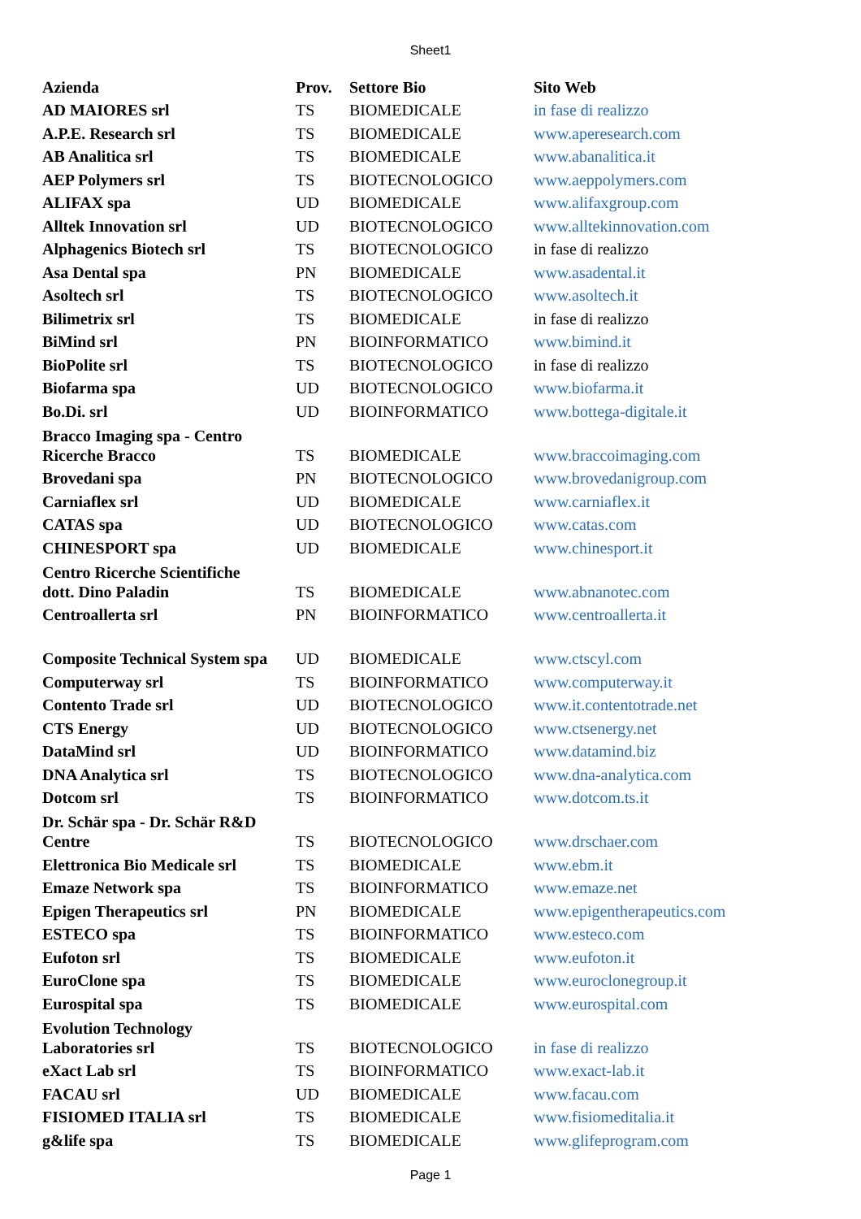Sheet1
| Azienda | Prov. | Settore Bio | Sito Web |
| --- | --- | --- | --- |
| AD MAIORES srl | TS | BIOMEDICALE | in fase di realizzo |
| A.P.E. Research srl | TS | BIOMEDICALE | www.aperesearch.com |
| AB Analitica srl | TS | BIOMEDICALE | www.abanalitica.it |
| AEP Polymers srl | TS | BIOTECNOLOGICO | www.aeppolymers.com |
| ALIFAX spa | UD | BIOMEDICALE | www.alifaxgroup.com |
| Alltek Innovation srl | UD | BIOTECNOLOGICO | www.alltekinnovation.com |
| Alphagenics Biotech srl | TS | BIOTECNOLOGICO | in fase di realizzo |
| Asa Dental spa | PN | BIOMEDICALE | www.asadental.it |
| Asoltech srl | TS | BIOTECNOLOGICO | www.asoltech.it |
| Bilimetrix srl | TS | BIOMEDICALE | in fase di realizzo |
| BiMind srl | PN | BIOINFORMATICO | www.bimind.it |
| BioPolite srl | TS | BIOTECNOLOGICO | in fase di realizzo |
| Biofarma spa | UD | BIOTECNOLOGICO | www.biofarma.it |
| Bo.Di. srl | UD | BIOINFORMATICO | www.bottega-digitale.it |
| Bracco Imaging spa - Centro Ricerche Bracco | TS | BIOMEDICALE | www.braccoimaging.com |
| Brovedani spa | PN | BIOTECNOLOGICO | www.brovedanigroup.com |
| Carniaflex srl | UD | BIOMEDICALE | www.carniaflex.it |
| CATAS spa | UD | BIOTECNOLOGICO | www.catas.com |
| CHINESPORT spa | UD | BIOMEDICALE | www.chinesport.it |
| Centro Ricerche Scientifiche dott. Dino Paladin | TS | BIOMEDICALE | www.abnanotec.com |
| Centroallerta srl | PN | BIOINFORMATICO | www.centroallerta.it |
| Composite Technical System spa | UD | BIOMEDICALE | www.ctscyl.com |
| Computerway srl | TS | BIOINFORMATICO | www.computerway.it |
| Contento Trade srl | UD | BIOTECNOLOGICO | www.it.contentotrade.net |
| CTS Energy | UD | BIOTECNOLOGICO | www.ctsenergy.net |
| DataMind srl | UD | BIOINFORMATICO | www.datamind.biz |
| DNA Analytica srl | TS | BIOTECNOLOGICO | www.dna-analytica.com |
| Dotcom srl | TS | BIOINFORMATICO | www.dotcom.ts.it |
| Dr. Schär spa - Dr. Schär R&D Centre | TS | BIOTECNOLOGICO | www.drschaer.com |
| Elettronica Bio Medicale srl | TS | BIOMEDICALE | www.ebm.it |
| Emaze Network spa | TS | BIOINFORMATICO | www.emaze.net |
| Epigen Therapeutics srl | PN | BIOMEDICALE | www.epigentherapeutics.com |
| ESTECO spa | TS | BIOINFORMATICO | www.esteco.com |
| Eufoton srl | TS | BIOMEDICALE | www.eufoton.it |
| EuroClone spa | TS | BIOMEDICALE | www.euroclonegroup.it |
| Eurospital spa | TS | BIOMEDICALE | www.eurospital.com |
| Evolution Technology Laboratories srl | TS | BIOTECNOLOGICO | in fase di realizzo |
| eXact Lab srl | TS | BIOINFORMATICO | www.exact-lab.it |
| FACAU srl | UD | BIOMEDICALE | www.facau.com |
| FISIOMED ITALIA srl | TS | BIOMEDICALE | www.fisiomeditalia.it |
| g&life spa | TS | BIOMEDICALE | www.glifeprogram.com |
Page 1